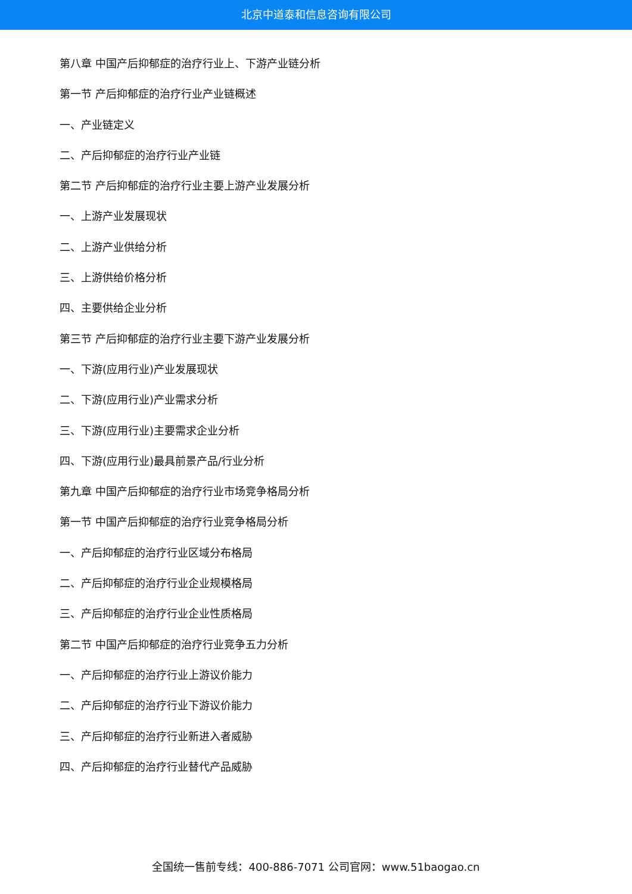北京中道泰和信息咨询有限公司
第八章 中国产后抑郁症的治疗行业上、下游产业链分析
第一节 产后抑郁症的治疗行业产业链概述
一、产业链定义
二、产后抑郁症的治疗行业产业链
第二节 产后抑郁症的治疗行业主要上游产业发展分析
一、上游产业发展现状
二、上游产业供给分析
三、上游供给价格分析
四、主要供给企业分析
第三节 产后抑郁症的治疗行业主要下游产业发展分析
一、下游(应用行业)产业发展现状
二、下游(应用行业)产业需求分析
三、下游(应用行业)主要需求企业分析
四、下游(应用行业)最具前景产品/行业分析
第九章 中国产后抑郁症的治疗行业市场竞争格局分析
第一节 中国产后抑郁症的治疗行业竞争格局分析
一、产后抑郁症的治疗行业区域分布格局
二、产后抑郁症的治疗行业企业规模格局
三、产后抑郁症的治疗行业企业性质格局
第二节 中国产后抑郁症的治疗行业竞争五力分析
一、产后抑郁症的治疗行业上游议价能力
二、产后抑郁症的治疗行业下游议价能力
三、产后抑郁症的治疗行业新进入者威胁
四、产后抑郁症的治疗行业替代产品威胁
全国统一售前专线：400-886-7071 公司官网：www.51baogao.cn